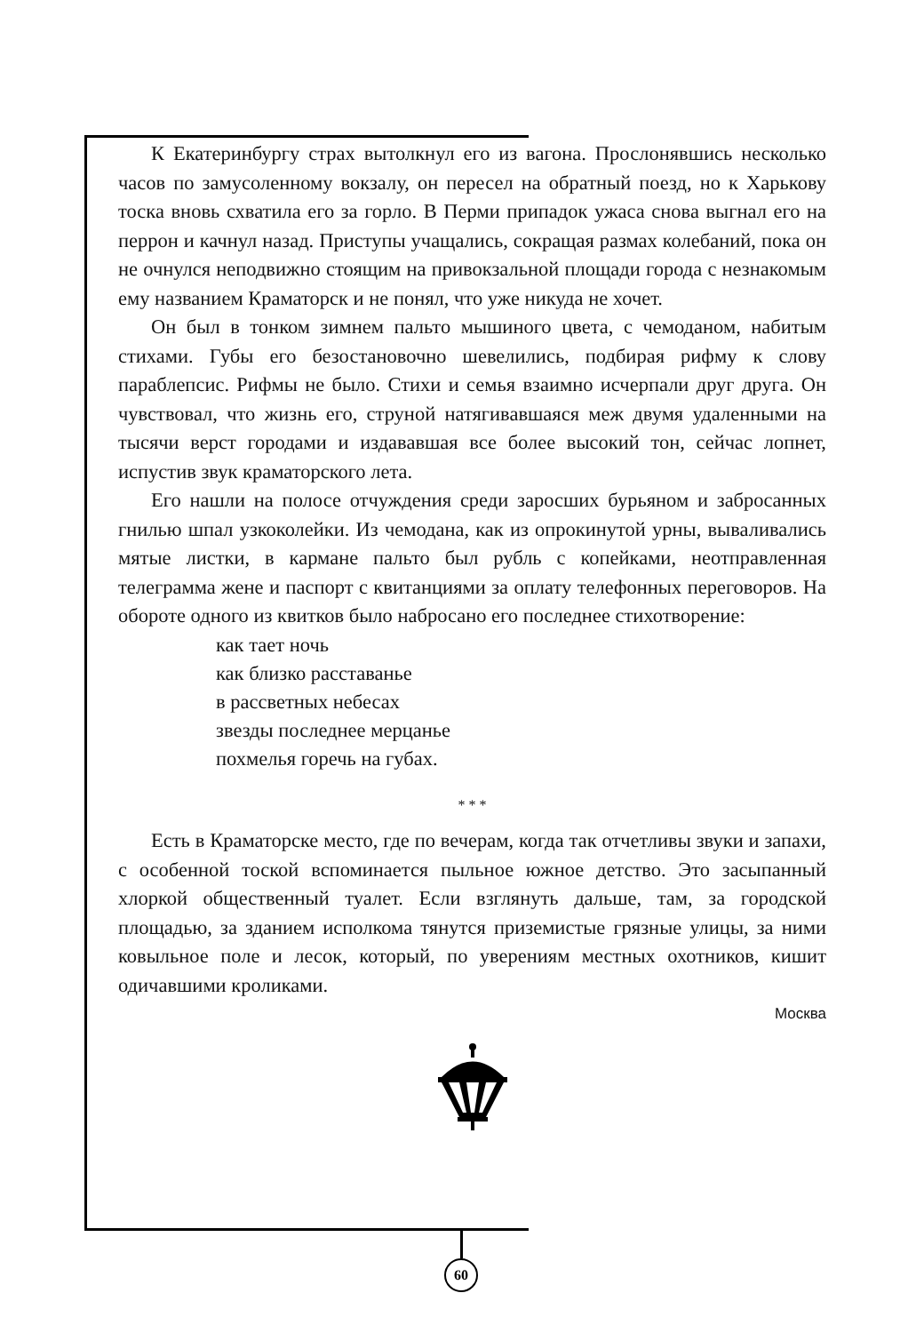К Екатеринбургу страх вытолкнул его из вагона. Прослонявшись несколько часов по замусоленному вокзалу, он пересел на обратный поезд, но к Харькову тоска вновь схватила его за горло. В Перми припадок ужаса снова выгнал его на перрон и качнул назад. Приступы учащались, сокращая размах колебаний, пока он не очнулся неподвижно стоящим на привокзальной площади города с незнакомым ему названием Краматорск и не понял, что уже никуда не хочет.
Он был в тонком зимнем пальто мышиного цвета, с чемоданом, набитым стихами. Губы его безостановочно шевелились, подбирая рифму к слову параблепсис. Рифмы не было. Стихи и семья взаимно исчерпали друг друга. Он чувствовал, что жизнь его, струной натягивавшаяся меж двумя удаленными на тысячи верст городами и издававшая все более высокий тон, сейчас лопнет, испустив звук краматорского лета.
Его нашли на полосе отчуждения среди заросших бурьяном и заброcанных гнилью шпал узкоколейки. Из чемодана, как из опрокинутой урны, вываливались мятые листки, в кармане пальто был рубль с копейками, неотправленная телеграмма жене и паспорт с квитанциями за оплату телефонных переговоров. На обороте одного из квитков было набросано его последнее стихотворение:
как тает ночь
как близко расставанье
в рассветных небесах
звезды последнее мерцанье
похмелья горечь на губах.
* * *
Есть в Краматорске место, где по вечерам, когда так отчетливы звуки и запахи, с особенной тоской вспоминается пыльное южное детство. Это засыпанный хлоркой общественный туалет. Если взглянуть дальше, там, за городской площадью, за зданием исполкома тянутся приземистые грязные улицы, за ними ковыльное поле и лесок, который, по уверениям местных охотников, кишит одичавшими кроликами.
Москва
60